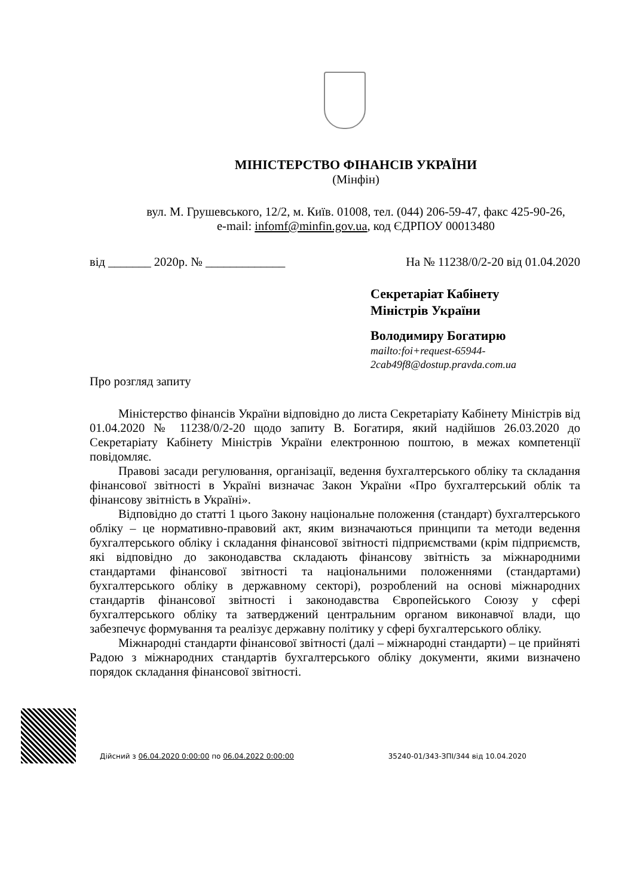МІНІСТЕРСТВО ФІНАНСІВ УКРАЇНИ
(Мінфін)
вул. М. Грушевського, 12/2, м. Київ. 01008, тел. (044) 206-59-47, факс 425-90-26,
e-mail: infomf@minfin.gov.ua, код ЄДРПОУ 00013480
від _______ 2020р. № _____________ На № 11238/0/2-20 від 01.04.2020
Секретаріат Кабінету
Міністрів України
Володимиру Богатирю
mailto:foi+request-65944-
2cab49f8@dostup.pravda.com.ua
Про розгляд запиту
Міністерство фінансів України відповідно до листа Секретаріату Кабінету Міністрів від 01.04.2020 № 11238/0/2-20 щодо запиту В. Богатиря, який надійшов 26.03.2020 до Секретаріату Кабінету Міністрів України електронною поштою, в межах компетенції повідомляє.
Правові засади регулювання, організації, ведення бухгалтерського обліку та складання фінансової звітності в Україні визначає Закон України «Про бухгалтерський облік та фінансову звітність в Україні».
Відповідно до статті 1 цього Закону національне положення (стандарт) бухгалтерського обліку – це нормативно-правовий акт, яким визначаються принципи та методи ведення бухгалтерського обліку і складання фінансової звітності підприємствами (крім підприємств, які відповідно до законодавства складають фінансову звітність за міжнародними стандартами фінансової звітності та національними положеннями (стандартами) бухгалтерського обліку в державному секторі), розроблений на основі міжнародних стандартів фінансової звітності і законодавства Європейського Союзу у сфері бухгалтерського обліку та затверджений центральним органом виконавчої влади, що забезпечує формування та реалізує державну політику у сфері бухгалтерського обліку.
Міжнародні стандарти фінансової звітності (далі – міжнародні стандарти) – це прийняті Радою з міжнародних стандартів бухгалтерського обліку документи, якими визначено порядок складання фінансової звітності.
Дійсний з 06.04.2020 0:00:00 по 06.04.2022 0:00:00
35240-01/343-ЗПІ/344 від 10.04.2020